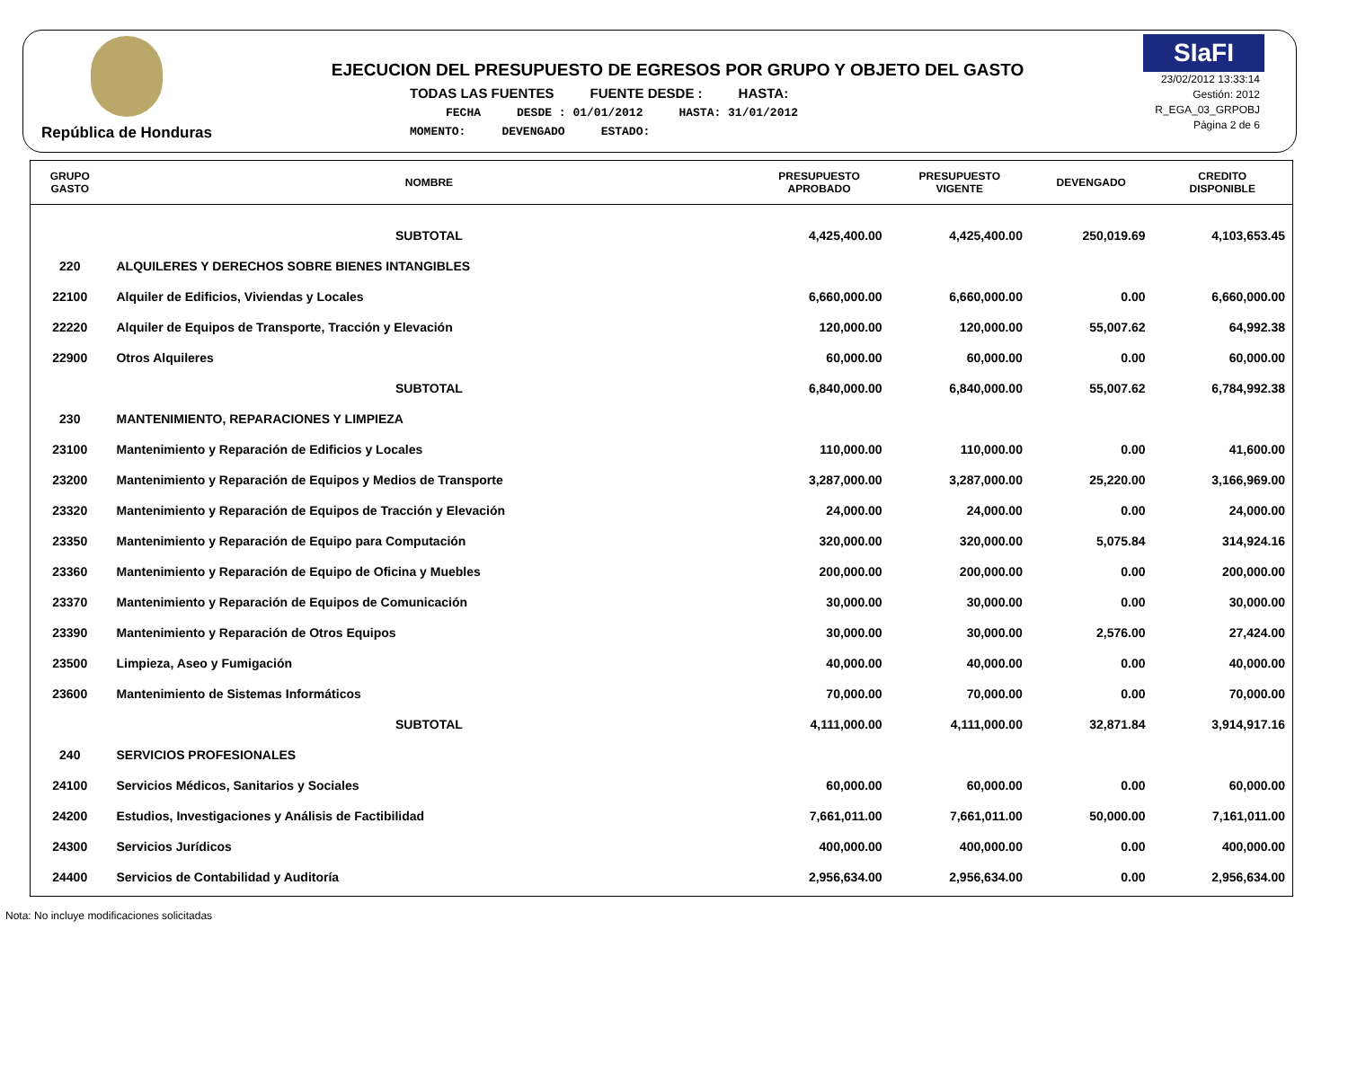República de Honduras
EJECUCION DEL PRESUPUESTO DE EGRESOS POR GRUPO Y OBJETO DEL GASTO
TODAS LAS FUENTES FUENTE DESDE : HASTA:
FECHA DESDE : 01/01/2012 HASTA: 31/01/2012
MOMENTO: DEVENGADO ESTADO:
SIaFI
23/02/2012 13:33:14
Gestión: 2012
R_EGA_03_GRPOBJ
Página 2 de 6
| GRUPO GASTO | NOMBRE | PRESUPUESTO APROBADO | PRESUPUESTO VIGENTE | DEVENGADO | CREDITO DISPONIBLE |
| --- | --- | --- | --- | --- | --- |
| | SUBTOTAL | 4,425,400.00 | 4,425,400.00 | 250,019.69 | 4,103,653.45 |
| 220 | ALQUILERES Y DERECHOS SOBRE BIENES INTANGIBLES | | | | |
| 22100 | Alquiler de Edificios, Viviendas y Locales | 6,660,000.00 | 6,660,000.00 | 0.00 | 6,660,000.00 |
| 22220 | Alquiler de Equipos de Transporte, Tracción y Elevación | 120,000.00 | 120,000.00 | 55,007.62 | 64,992.38 |
| 22900 | Otros Alquileres | 60,000.00 | 60,000.00 | 0.00 | 60,000.00 |
| | SUBTOTAL | 6,840,000.00 | 6,840,000.00 | 55,007.62 | 6,784,992.38 |
| 230 | MANTENIMIENTO, REPARACIONES Y LIMPIEZA | | | | |
| 23100 | Mantenimiento y Reparación de Edificios y Locales | 110,000.00 | 110,000.00 | 0.00 | 41,600.00 |
| 23200 | Mantenimiento y Reparación de Equipos y Medios de Transporte | 3,287,000.00 | 3,287,000.00 | 25,220.00 | 3,166,969.00 |
| 23320 | Mantenimiento y Reparación de Equipos de Tracción y Elevación | 24,000.00 | 24,000.00 | 0.00 | 24,000.00 |
| 23350 | Mantenimiento y Reparación de Equipo para Computación | 320,000.00 | 320,000.00 | 5,075.84 | 314,924.16 |
| 23360 | Mantenimiento y Reparación de Equipo de Oficina y Muebles | 200,000.00 | 200,000.00 | 0.00 | 200,000.00 |
| 23370 | Mantenimiento y Reparación de Equipos de Comunicación | 30,000.00 | 30,000.00 | 0.00 | 30,000.00 |
| 23390 | Mantenimiento y Reparación de Otros Equipos | 30,000.00 | 30,000.00 | 2,576.00 | 27,424.00 |
| 23500 | Limpieza, Aseo y Fumigación | 40,000.00 | 40,000.00 | 0.00 | 40,000.00 |
| 23600 | Mantenimiento de Sistemas Informáticos | 70,000.00 | 70,000.00 | 0.00 | 70,000.00 |
| | SUBTOTAL | 4,111,000.00 | 4,111,000.00 | 32,871.84 | 3,914,917.16 |
| 240 | SERVICIOS PROFESIONALES | | | | |
| 24100 | Servicios Médicos, Sanitarios y Sociales | 60,000.00 | 60,000.00 | 0.00 | 60,000.00 |
| 24200 | Estudios, Investigaciones y Análisis de Factibilidad | 7,661,011.00 | 7,661,011.00 | 50,000.00 | 7,161,011.00 |
| 24300 | Servicios Jurídicos | 400,000.00 | 400,000.00 | 0.00 | 400,000.00 |
| 24400 | Servicios de Contabilidad y Auditoría | 2,956,634.00 | 2,956,634.00 | 0.00 | 2,956,634.00 |
Nota: No incluye modificaciones solicitadas